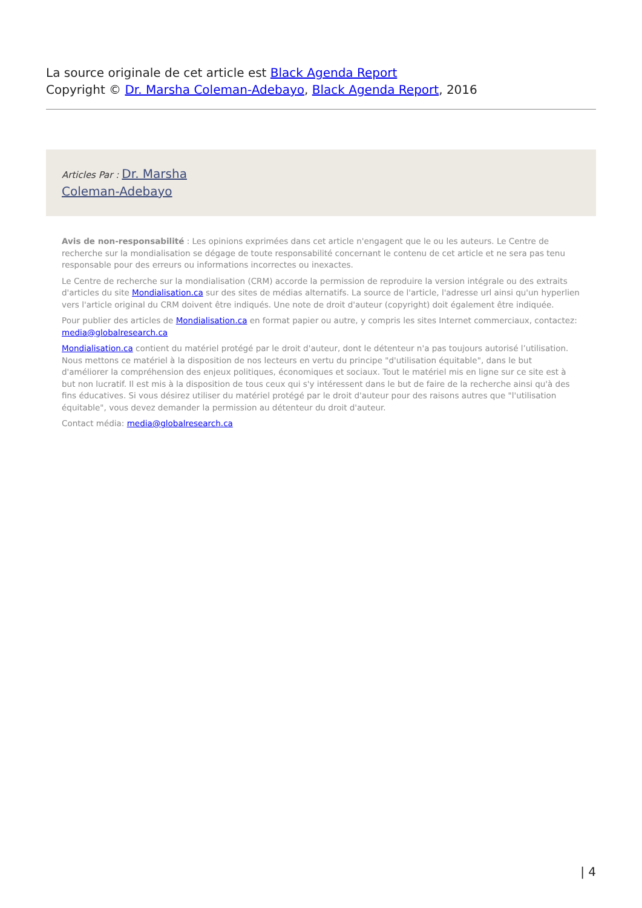La source originale de cet article est Black Agenda Report
Copyright © Dr. Marsha Coleman-Adebayo, Black Agenda Report, 2016
Articles Par : Dr. Marsha
Coleman-Adebayo
Avis de non-responsabilité : Les opinions exprimées dans cet article n'engagent que le ou les auteurs. Le Centre de recherche sur la mondialisation se dégage de toute responsabilité concernant le contenu de cet article et ne sera pas tenu responsable pour des erreurs ou informations incorrectes ou inexactes.
Le Centre de recherche sur la mondialisation (CRM) accorde la permission de reproduire la version intégrale ou des extraits d'articles du site Mondialisation.ca sur des sites de médias alternatifs. La source de l'article, l'adresse url ainsi qu'un hyperlien vers l'article original du CRM doivent être indiqués. Une note de droit d'auteur (copyright) doit également être indiquée.
Pour publier des articles de Mondialisation.ca en format papier ou autre, y compris les sites Internet commerciaux, contactez: media@globalresearch.ca
Mondialisation.ca contient du matériel protégé par le droit d'auteur, dont le détenteur n'a pas toujours autorisé l’utilisation. Nous mettons ce matériel à la disposition de nos lecteurs en vertu du principe "d'utilisation équitable", dans le but d'améliorer la compréhension des enjeux politiques, économiques et sociaux. Tout le matériel mis en ligne sur ce site est à but non lucratif. Il est mis à la disposition de tous ceux qui s'y intéressent dans le but de faire de la recherche ainsi qu'à des fins éducatives. Si vous désirez utiliser du matériel protégé par le droit d'auteur pour des raisons autres que "l'utilisation équitable", vous devez demander la permission au détenteur du droit d'auteur.
Contact média: media@globalresearch.ca
| 4